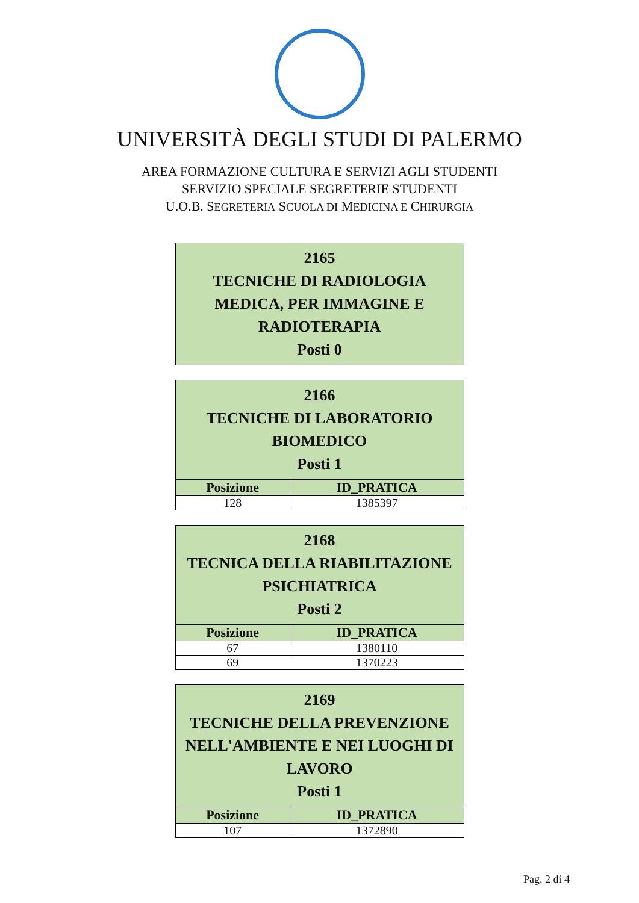UNIVERSITÀ DEGLI STUDI DI PALERMO
AREA FORMAZIONE CULTURA E SERVIZI AGLI STUDENTI
SERVIZIO SPECIALE SEGRETERIE STUDENTI
U.O.B. SEGRETERIA SCUOLA DI MEDICINA E CHIRURGIA
| 2165 TECNICHE DI RADIOLOGIA MEDICA, PER IMMAGINE E RADIOTERAPIA Posti 0 |
| 2166 TECNICHE DI LABORATORIO BIOMEDICO Posti 1 | |
| Posizione | ID_PRATICA |
| 128 | 1385397 |
| 2168 TECNICA DELLA RIABILITAZIONE PSICHIATRICA Posti 2 | |
| Posizione | ID_PRATICA |
| 67 | 1380110 |
| 69 | 1370223 |
| 2169 TECNICHE DELLA PREVENZIONE NELL'AMBIENTE E NEI LUOGHI DI LAVORO Posti 1 | |
| Posizione | ID_PRATICA |
| 107 | 1372890 |
Pag. 2 di 4